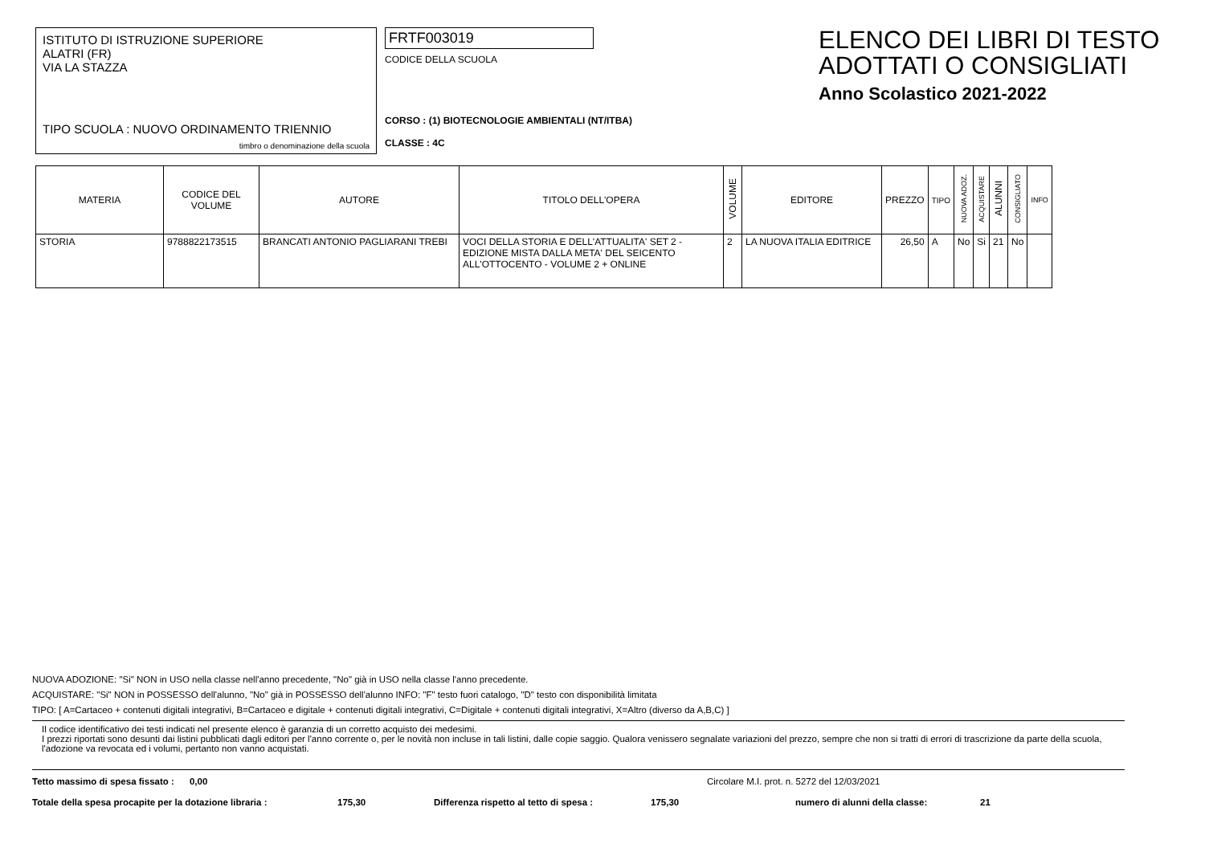ISTITUTO DI ISTRUZIONE SUPERIORE
ALATRI (FR)
VIA LA STAZZA
TIPO SCUOLA : NUOVO ORDINAMENTO TRIENNIO
timbro o denominazione della scuola
FRTF003019
CODICE DELLA SCUOLA
CORSO : (1) BIOTECNOLOGIE AMBIENTALI (NT/ITBA)
CLASSE : 4C
ELENCO DEI LIBRI DI TESTO
ADOTTATI O CONSIGLIATI
Anno Scolastico 2021-2022
| MATERIA | CODICE DEL VOLUME | AUTORE | TITOLO DELL'OPERA | VOLUME | EDITORE | PREZZO | TIPO | NUOVA ADOZ. | ACQUISTARE | ALUNNI | CONSIGLIATO | INFO |
| --- | --- | --- | --- | --- | --- | --- | --- | --- | --- | --- | --- | --- |
| STORIA | 9788822173515 | BRANCATI ANTONIO PAGLIARANI TREBI | VOCI DELLA STORIA E DELL'ATTUALITA' SET 2 - EDIZIONE MISTA DALLA META' DEL SEICENTO ALL'OTTOCENTO - VOLUME 2 + ONLINE | 2 | LA NUOVA ITALIA EDITRICE | 26,50 | A | No | Si | 21 | No | |
NUOVA ADOZIONE: "Si" NON in USO nella classe nell'anno precedente, "No" già in USO nella classe l'anno precedente.
ACQUISTARE: "Si" NON in POSSESSO dell'alunno, "No" già in POSSESSO dell'alunno INFO: "F" testo fuori catalogo, "D" testo con disponibilità limitata
TIPO: [ A=Cartaceo + contenuti digitali integrativi, B=Cartaceo e digitale + contenuti digitali integrativi, C=Digitale + contenuti digitali integrativi, X=Altro (diverso da A,B,C) ]
Il codice identificativo dei testi indicati nel presente elenco è garanzia di un corretto acquisto dei medesimi.
I prezzi riportati sono desunti dai listini pubblicati dagli editori per l'anno corrente o, per le novità non incluse in tali listini, dalle copie saggio. Qualora venissero segnalate variazioni del prezzo, sempre che non si tratti di errori di trascrizione da parte della scuola, l'adozione va revocata ed i volumi, pertanto non vanno acquistati.
Tetto massimo di spesa fissato : 0,00 Circolare M.I. prot. n. 5272 del 12/03/2021
Totale della spesa procapite per la dotazione libraria : 175,30 Differenza rispetto al tetto di spesa : 175,30 numero di alunni della classe: 21